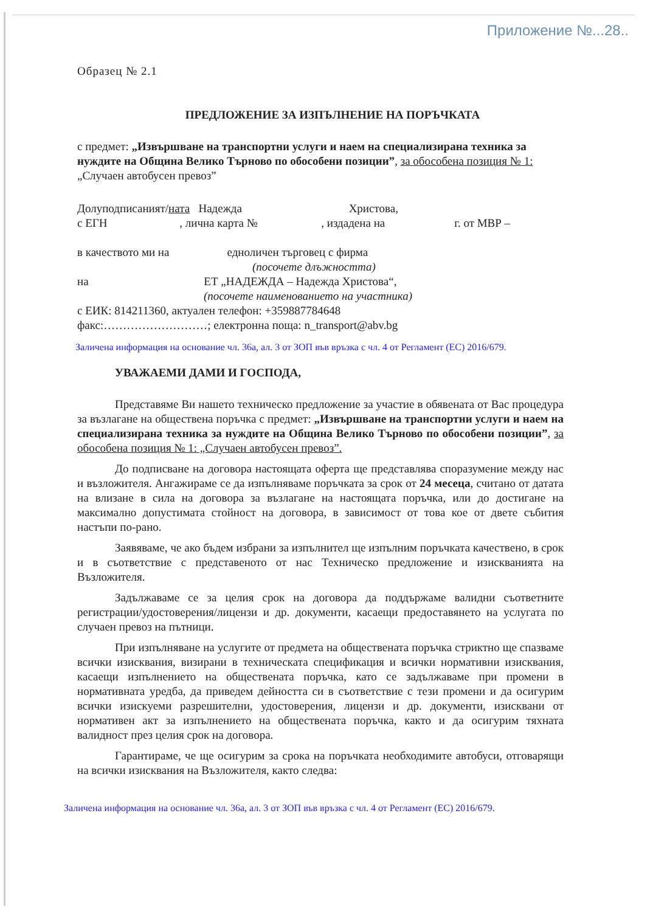Приложение №...28..
Образец № 2.1
ПРЕДЛОЖЕНИЕ ЗА ИЗПЪЛНЕНИЕ НА ПОРЪЧКАТА
с предмет: „Извършване на транспортни услуги и наем на специализирана техника за нуждите на Община Велико Търново по обособени позиции”, за обособена позиция № 1: „Случаен автобусен превоз”
Долуподписаният/ната Надежда Христова,
с ЕГН , лична карта № , издадена на г. от МВР –
в качеството ми на едноличен търговец с фирма
(посочете длъжността)
на ЕТ „НАДЕЖДА – Надежда Христова“,
(посочете наименованието на участника)
с ЕИК: 814211360, актуален телефон: +359887784648
факс:………………………; електронна поща: n_transport@abv.bg
Заличена информация на основание чл. 36а, ал. 3 от ЗОП във връзка с чл. 4 от Регламент (ЕС) 2016/679.
УВАЖАЕМИ ДАМИ И ГОСПОДА,
Представяме Ви нашето техническо предложение за участие в обявената от Вас процедура за възлагане на обществена поръчка с предмет: „Извършване на транспортни услуги и наем на специализирана техника за нуждите на Община Велико Търново по обособени позиции”, за обособена позиция № 1: „Случаен автобусен превоз”.
До подписване на договора настоящата оферта ще представлява споразумение между нас и възложителя. Ангажираме се да изпълняваме поръчката за срок от 24 месеца, считано от датата на влизане в сила на договора за възлагане на настоящата поръчка, или до достигане на максимално допустимата стойност на договора, в зависимост от това кое от двете събития настъпи по-рано.
Заявяваме, че ако бъдем избрани за изпълнител ще изпълним поръчката качествено, в срок и в съответствие с представеното от нас Техническо предложение и изискванията на Възложителя.
Задължаваме се за целия срок на договора да поддържаме валидни съответните регистрации/удостоверения/лицензи и др. документи, касаещи предоставянето на услугата по случаен превоз на пътници.
При изпълняване на услугите от предмета на обществената поръчка стриктно ще спазваме всички изисквания, визирани в техническата спецификация и всички нормативни изисквания, касаещи изпълнението на обществената поръчка, като се задължаваме при промени в нормативната уредба, да приведем дейността си в съответствие с тези промени и да осигурим всички изискуеми разрешителни, удостоверения, лицензи и др. документи, изисквани от нормативен акт за изпълнението на обществената поръчка, както и да осигурим тяхната валидност през целия срок на договора.
Гарантираме, че ще осигурим за срока на поръчката необходимите автобуси, отговарящи на всички изисквания на Възложителя, както следва:
Заличена информация на основание чл. 36а, ал. 3 от ЗОП във връзка с чл. 4 от Регламент (ЕС) 2016/679.